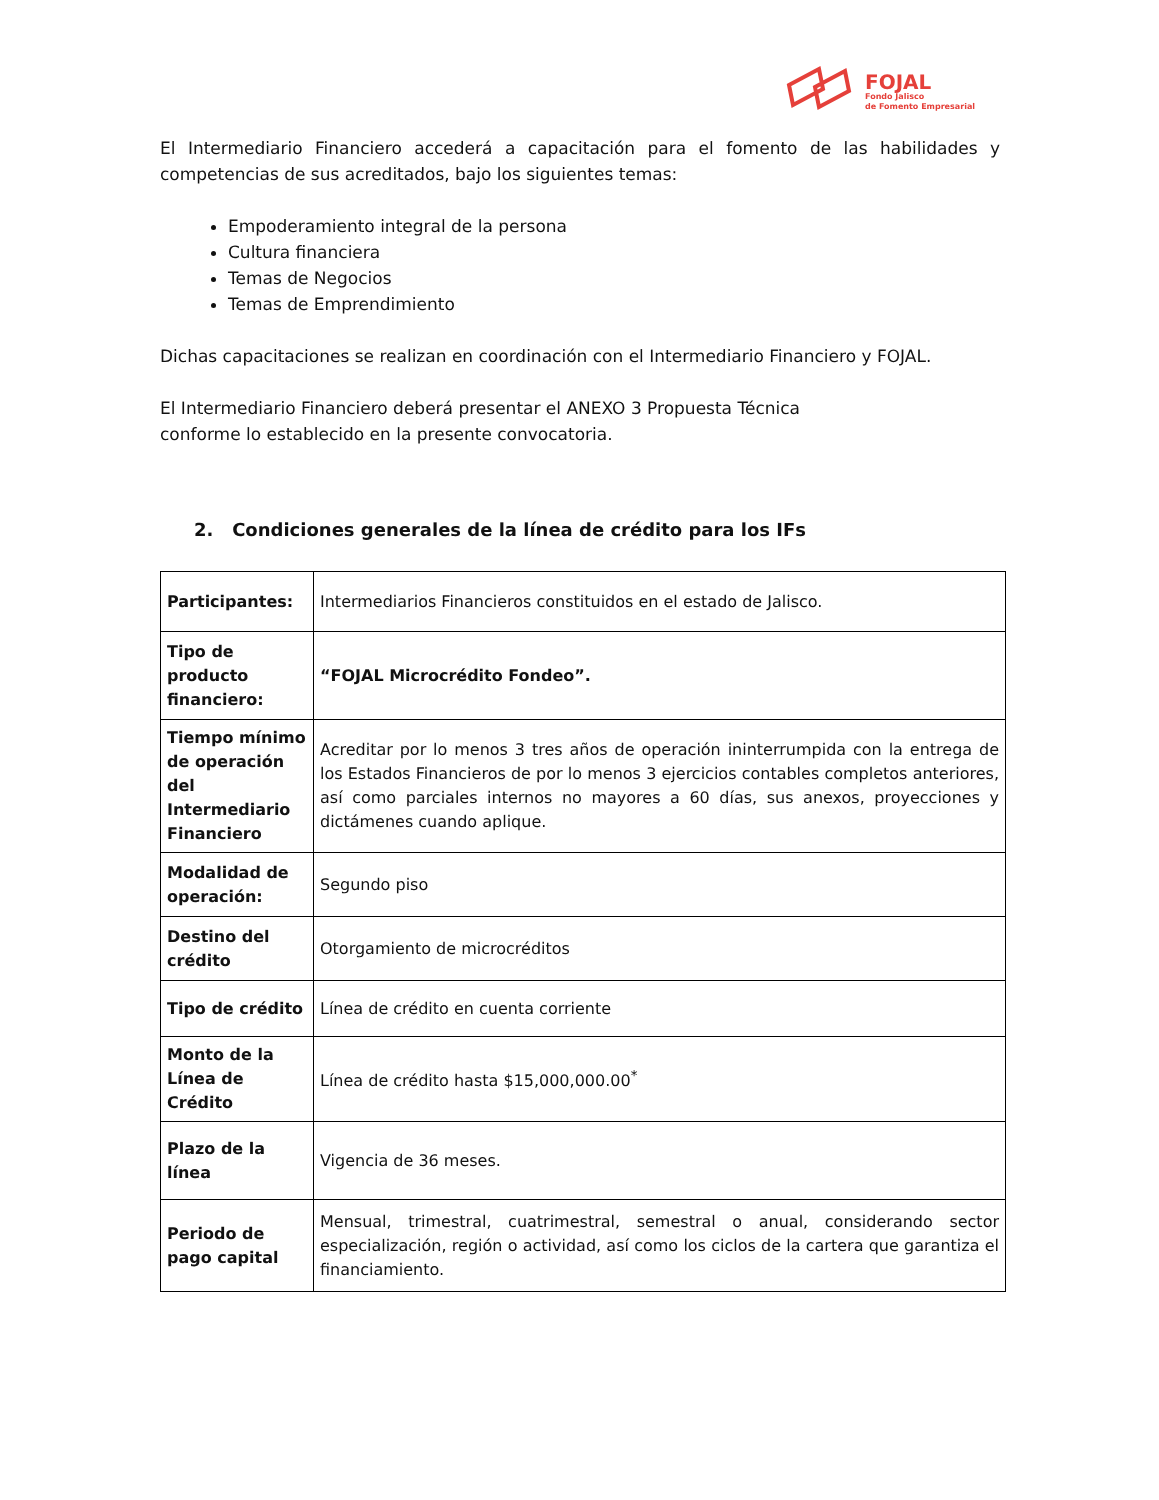FOJAL
Fondo Jalisco
de Fomento Empresarial
El Intermediario Financiero accederá a capacitación para el fomento de las habilidades y competencias de sus acreditados, bajo los siguientes temas:
Empoderamiento integral de la persona
Cultura financiera
Temas de Negocios
Temas de Emprendimiento
Dichas capacitaciones se realizan en coordinación con el Intermediario Financiero y FOJAL.
El Intermediario Financiero deberá presentar el ANEXO 3 Propuesta Técnica
conforme lo establecido en la presente convocatoria.
2. Condiciones generales de la línea de crédito para los IFs
| Participantes: | Intermediarios Financieros constituidos en el estado de Jalisco. |
| Tipo de producto financiero: | “FOJAL Microcrédito Fondeo”. |
| Tiempo mínimo de operación del Intermediario Financiero | Acreditar por lo menos 3 tres años de operación ininterrumpida con la entrega de los Estados Financieros de por lo menos 3 ejercicios contables completos anteriores, así como parciales internos no mayores a 60 días, sus anexos, proyecciones y dictámenes cuando aplique. |
| Modalidad de operación: | Segundo piso |
| Destino del crédito | Otorgamiento de microcréditos |
| Tipo de crédito | Línea de crédito en cuenta corriente |
| Monto de la Línea de Crédito | Línea de crédito hasta $15,000,000.00<sup>*</sup> |
| Plazo de la línea | Vigencia de 36 meses. |
| Periodo de pago capital | Mensual, trimestral, cuatrimestral, semestral o anual, considerando sector especialización, región o actividad, así como los ciclos de la cartera que garantiza el financiamiento. |